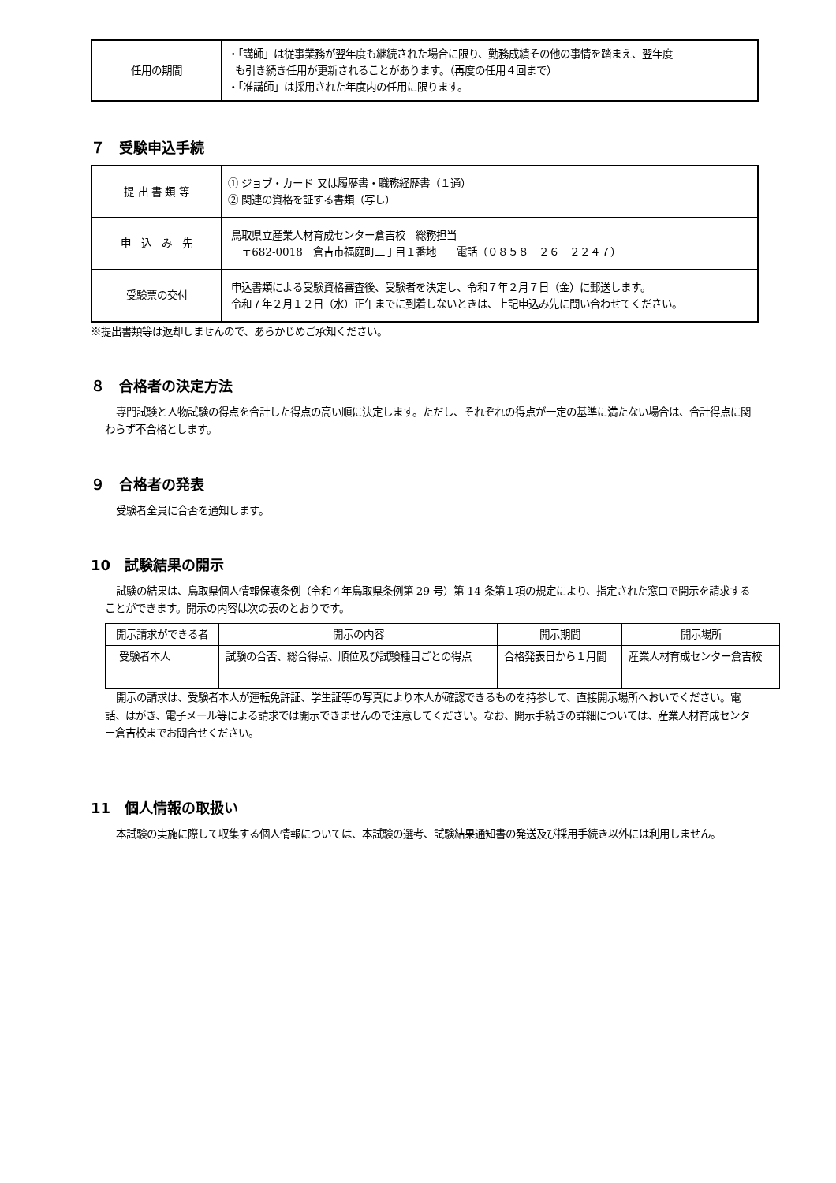| 任用の期間 | ・「講師」は従事業務が翌年度も継続された場合に限り、勤務成績その他の事情を踏まえ、翌年度 も引き続き任用が更新されることがあります。（再度の任用４回まで） ・「准講師」は採用された年度内の任用に限ります。 |
７　受験申込手続
| 提 出 書 類 等 | ① ジョブ・カード 又は履歴書・職務経歴書（１通） ② 関連の資格を証する書類（写し） |
| 申 込 み 先 | 鳥取県立産業人材育成センター倉吉校 総務担当 〒682-0018 倉吉市福庭町二丁目１番地 電話（０８５８－２６－２２４７） |
| 受験票の交付 | 申込書類による受験資格審査後、受験者を決定し、令和７年２月７日（金）に郵送します。 令和７年２月１２日（水）正午までに到着しないときは、上記申込み先に問い合わせてください。 |
※提出書類等は返却しませんので、あらかじめご承知ください。
８　合格者の決定方法
専門試験と人物試験の得点を合計した得点の高い順に決定します。ただし、それぞれの得点が一定の基準に満たない場合は、合計得点に関わらず不合格とします。
９　合格者の発表
受験者全員に合否を通知します。
10　試験結果の開示
試験の結果は、鳥取県個人情報保護条例（令和４年鳥取県条例第 29 号）第 14 条第１項の規定により、指定された窓口で開示を請求することができます。開示の内容は次の表のとおりです。
| 開示請求ができる者 | 開示の内容 | 開示期間 | 開示場所 |
| --- | --- | --- | --- |
| 受験者本人 | 試験の合否、総合得点、順位及び試験種目ごとの得点 | 合格発表日から１月間 | 産業人材育成センター倉吉校 |
開示の請求は、受験者本人が運転免許証、学生証等の写真により本人が確認できるものを持参して、直接開示場所へおいでください。電話、はがき、電子メール等による請求では開示できませんので注意してください。なお、開示手続きの詳細については、産業人材育成センター倉吉校までお問合せください。
11　個人情報の取扱い
本試験の実施に際して収集する個人情報については、本試験の選考、試験結果通知書の発送及び採用手続き以外には利用しません。